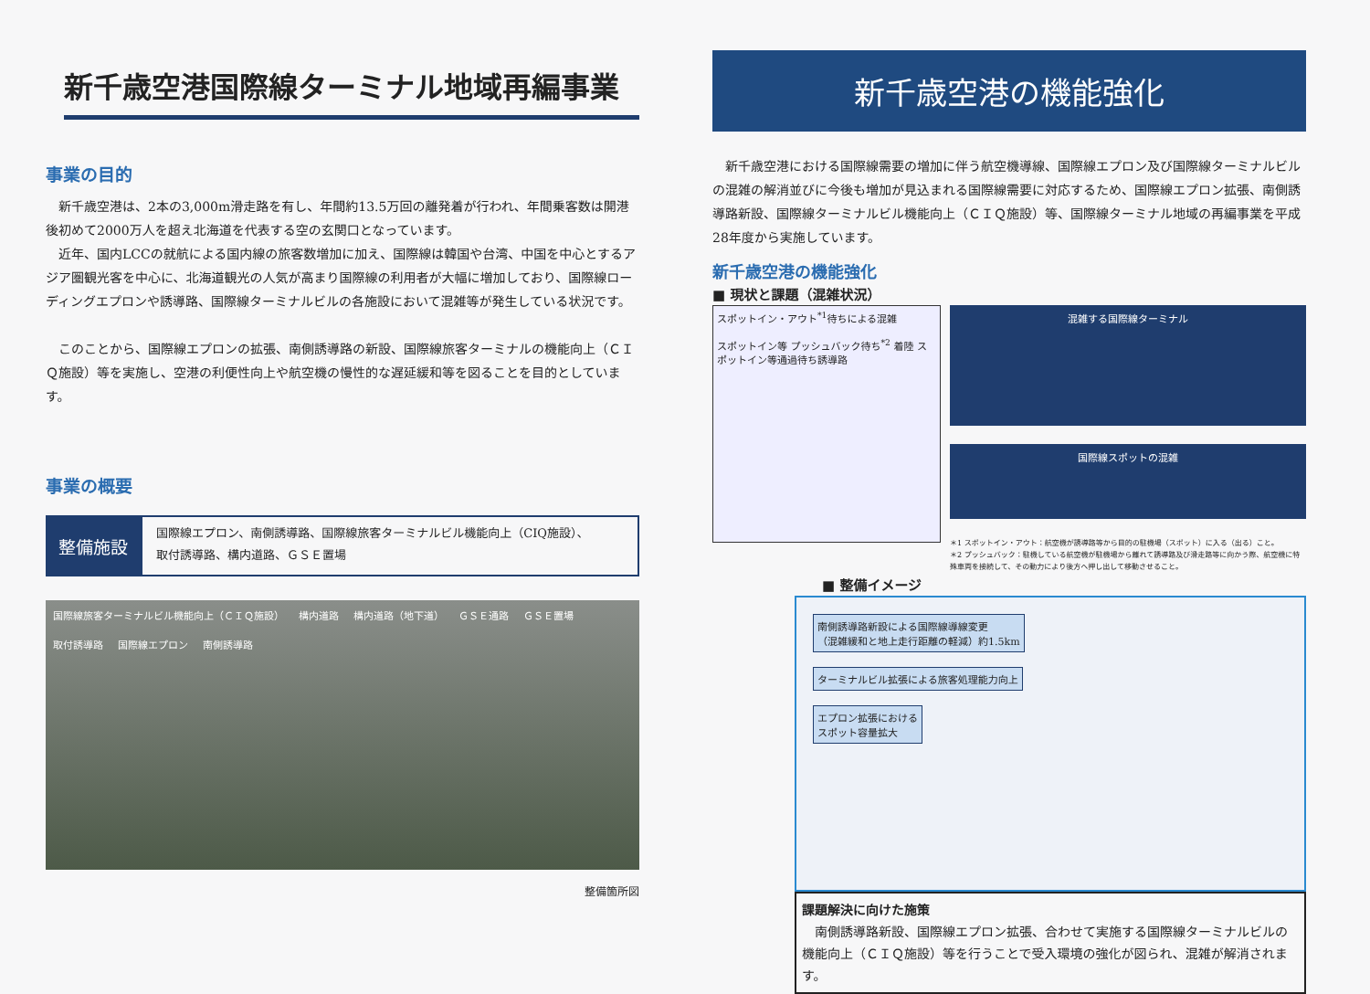新千歳空港国際線ターミナル地域再編事業
事業の目的
　新千歳空港は、2本の3,000m滑走路を有し、年間約13.5万回の離発着が行われ、年間乗客数は開港後初めて2000万人を超え北海道を代表する空の玄関口となっています。
　近年、国内LCCの就航による国内線の旅客数増加に加え、国際線は韓国や台湾、中国を中心とするアジア圏観光客を中心に、北海道観光の人気が高まり国際線の利用者が大幅に増加しており、国際線ローディングエプロンや誘導路、国際線ターミナルビルの各施設において混雑等が発生している状況です。
　このことから、国際線エプロンの拡張、南側誘導路の新設、国際線旅客ターミナルの機能向上（ＣＩＱ施設）等を実施し、空港の利便性向上や航空機の慢性的な遅延緩和等を図ることを目的としています。
事業の概要
整備施設
国際線エプロン、南側誘導路、国際線旅客ターミナルビル機能向上（CIQ施設）、
取付誘導路、構内道路、ＧＳＥ置場
国際線旅客ターミナルビル機能向上（ＣＩＱ施設） 構内道路 構内道路（地下道） ＧＳＥ通路 ＧＳＥ置場 取付誘導路 国際線エプロン 南側誘導路
整備箇所図
新千歳空港の機能強化
　新千歳空港における国際線需要の増加に伴う航空機導線、国際線エプロン及び国際線ターミナルビルの混雑の解消並びに今後も増加が見込まれる国際線需要に対応するため、国際線エプロン拡張、南側誘導路新設、国際線ターミナルビル機能向上（ＣＩＱ施設）等、国際線ターミナル地域の再編事業を平成28年度から実施しています。
新千歳空港の機能強化
■ 現状と課題（混雑状況）
スポットイン・アウト<sup>*1</sup>待ちによる混雑
スポットイン等 プッシュバック待ち<sup>*2</sup> 着陸 スポットイン等通過待ち誘導路
混雑する国際線ターミナル
国際線スポットの混雑
＊1 スポットイン・アウト：航空機が誘導路等から目的の駐機場（スポット）に入る（出る）こと。
＊2 プッシュバック：駐機している航空機が駐機場から離れて誘導路及び滑走路等に向かう際、航空機に特殊車両を接続して、その動力により後方へ押し出して移動させること。
■ 整備イメージ
南側誘導路新設による国際線導線変更
（混雑緩和と地上走行距離の軽減）約1.5km
ターミナルビル拡張による旅客処理能力向上
エプロン拡張における
スポット容量拡大
課題解決に向けた施策
　南側誘導路新設、国際線エプロン拡張、合わせて実施する国際線ターミナルビルの機能向上（ＣＩＱ施設）等を行うことで受入環境の強化が図られ、混雑が解消されます。